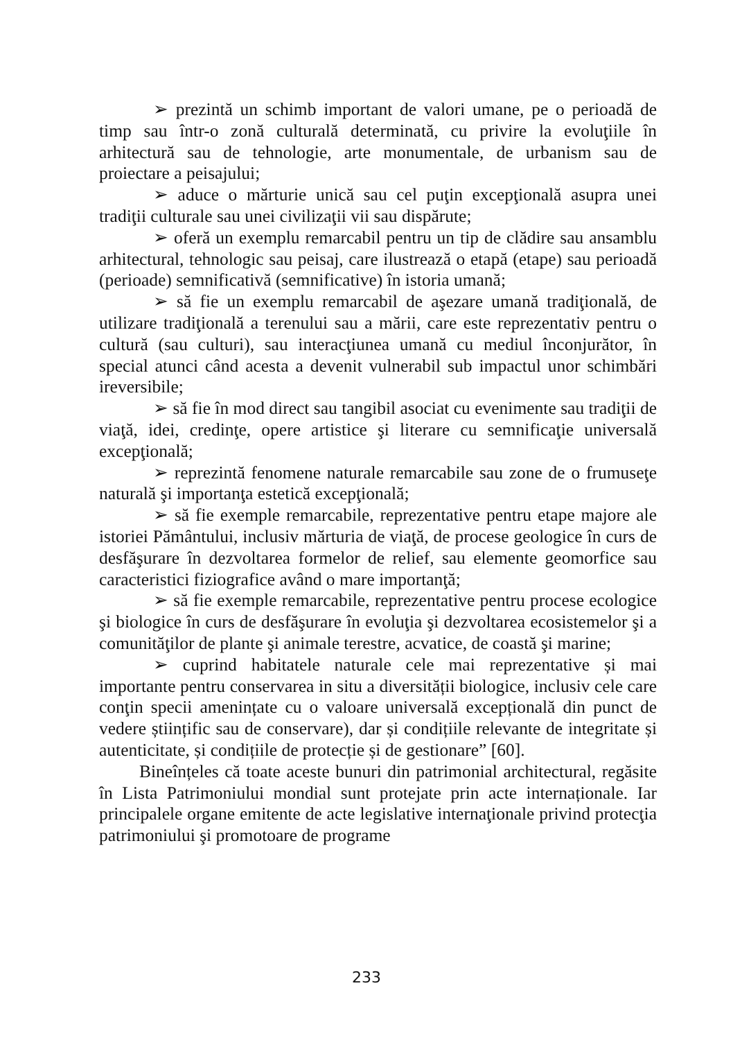➢ prezintă un schimb important de valori umane, pe o perioadă de timp sau într-o zonă culturală determinată, cu privire la evoluţiile în arhitectură sau de tehnologie, arte monumentale, de urbanism sau de proiectare a peisajului;
➢ aduce o mărturie unică sau cel puţin excepţională asupra unei tradiţii culturale sau unei civilizaţii vii sau dispărute;
➢ oferă un exemplu remarcabil pentru un tip de clădire sau ansamblu arhitectural, tehnologic sau peisaj, care ilustrează o etapă (etape) sau perioadă (perioade) semnificativă (semnificative) în istoria umană;
➢ să fie un exemplu remarcabil de aşezare umană tradiţională, de utilizare tradiţională a terenului sau a mării, care este reprezentativ pentru o cultură (sau culturi), sau interacţiunea umană cu mediul înconjurător, în special atunci când acesta a devenit vulnerabil sub impactul unor schimbări ireversibile;
➢ să fie în mod direct sau tangibil asociat cu evenimente sau tradiţii de viaţă, idei, credinţe, opere artistice şi literare cu semnificaţie universală excepţională;
➢ reprezintă fenomene naturale remarcabile sau zone de o frumuseţe naturală şi importanţa estetică excepţională;
➢ să fie exemple remarcabile, reprezentative pentru etape majore ale istoriei Pământului, inclusiv mărturia de viaţă, de procese geologice în curs de desfăşurare în dezvoltarea formelor de relief, sau elemente geomorfice sau caracteristici fiziografice având o mare importanţă;
➢ să fie exemple remarcabile, reprezentative pentru procese ecologice şi biologice în curs de desfăşurare în evoluţia şi dezvoltarea ecosistemelor şi a comunităţilor de plante şi animale terestre, acvatice, de coastă şi marine;
➢ cuprind habitatele naturale cele mai reprezentative și mai importante pentru conservarea in situ a diversității biologice, inclusiv cele care conţin specii amenințate cu o valoare universală excepțională din punct de vedere științific sau de conservare), dar și condițiile relevante de integritate și autenticitate, și condițiile de protecție și de gestionare” [60].
Bineînțeles că toate aceste bunuri din patrimonial architectural, regăsite în Lista Patrimoniului mondial sunt protejate prin acte internaționale. Iar principalele organe emitente de acte legislative internaţionale privind protecţia patrimoniului şi promotoare de programe
233